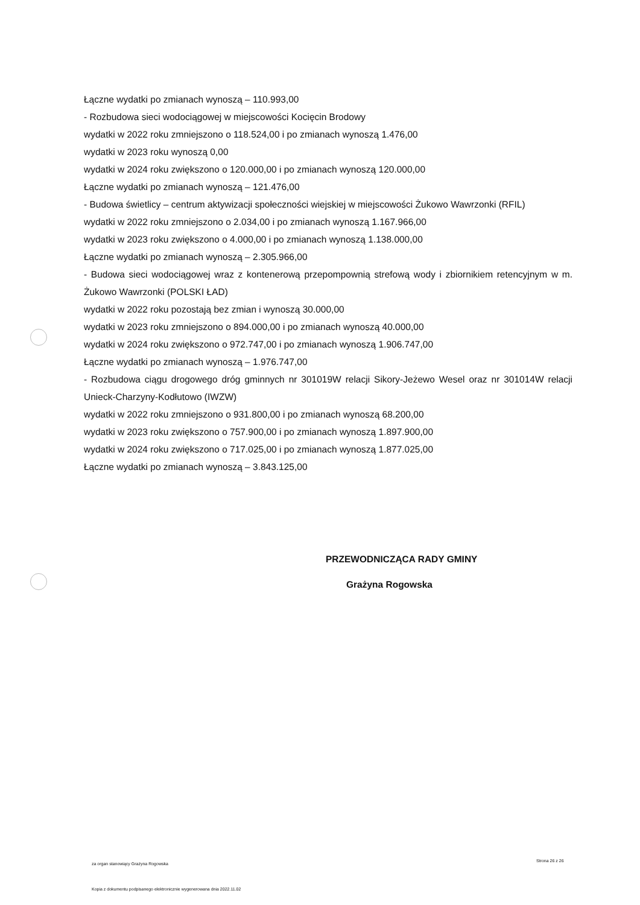Łączne wydatki po zmianach wynoszą – 110.993,00
- Rozbudowa sieci wodociągowej w miejscowości Kocięcin Brodowy
wydatki w 2022 roku zmniejszono o 118.524,00 i po zmianach wynoszą 1.476,00
wydatki w 2023 roku wynoszą 0,00
wydatki w 2024 roku zwiększono o 120.000,00 i po zmianach wynoszą 120.000,00
Łączne wydatki po zmianach wynoszą – 121.476,00
- Budowa świetlicy – centrum aktywizacji społeczności wiejskiej w miejscowości Żukowo Wawrzonki (RFIL)
wydatki w 2022 roku zmniejszono o 2.034,00 i po zmianach wynoszą 1.167.966,00
wydatki w 2023 roku zwiększono o 4.000,00 i po zmianach wynoszą 1.138.000,00
Łączne wydatki po zmianach wynoszą – 2.305.966,00
- Budowa sieci wodociągowej wraz z kontenerową przepompownią strefową wody i zbiornikiem retencyjnym w m. Żukowo Wawrzonki (POLSKI ŁAD)
wydatki w 2022 roku pozostają bez zmian i wynoszą 30.000,00
wydatki w 2023 roku zmniejszono o 894.000,00 i po zmianach wynoszą 40.000,00
wydatki w 2024 roku zwiększono o 972.747,00 i po zmianach wynoszą 1.906.747,00
Łączne wydatki po zmianach wynoszą – 1.976.747,00
- Rozbudowa ciągu drogowego dróg gminnych nr 301019W relacji Sikory-Jeżewo Wesel oraz nr 301014W relacji Unieck-Charzyny-Kodłutowo (IWZW)
wydatki w 2022 roku zmniejszono o 931.800,00 i po zmianach wynoszą 68.200,00
wydatki w 2023 roku zwiększono o 757.900,00 i po zmianach wynoszą 1.897.900,00
wydatki w 2024 roku zwiększono o 717.025,00 i po zmianach wynoszą 1.877.025,00
Łączne wydatki po zmianach wynoszą – 3.843.125,00
PRZEWODNICZĄCA RADY GMINY
Grażyna Rogowska
za organ stanowiący Grażyna Rogowska
Strona 26 z 26
Kopia z dokumentu podpisanego elektronicznie wygenerowana dnia 2022.11.02